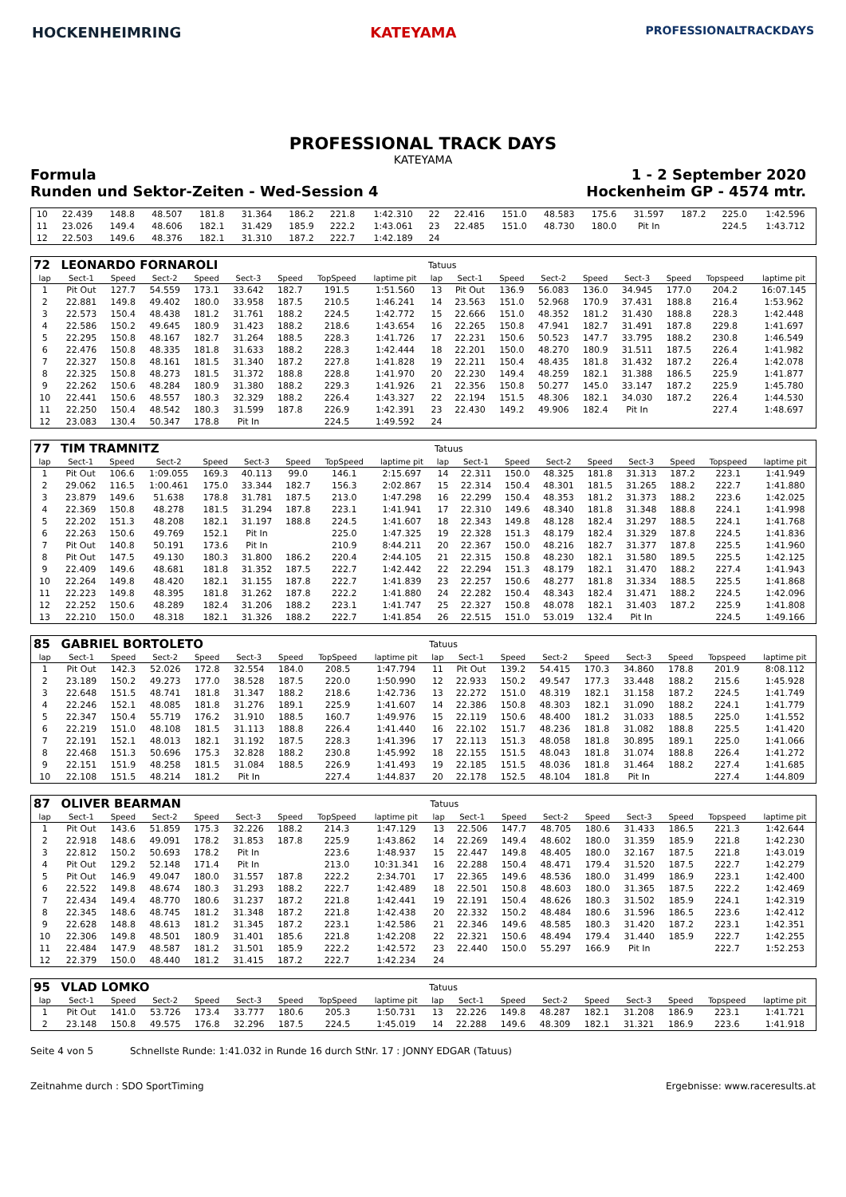HOCKENHEIMRING KATEYAMA PROFESSIONALTRACKDAYS
PROFESSIONAL TRACK DAYS
KATEYAMA
Formula 1 - 2 September 2020
Runden und Sektor-Zeiten - Wed-Session 4 Hockenheim GP - 4574 mtr.
| 10 | 22.439 | 148.8 | 48.507 | 181.8 | 31.364 | 186.2 | 221.8 | 1:42.310 | 22 | 22.416 | 151.0 | 48.583 | 175.6 | 31.597 | 187.2 | 225.0 | 1:42.596 |
| 11 | 23.026 | 149.4 | 48.606 | 182.1 | 31.429 | 185.9 | 222.2 | 1:43.061 | 23 | 22.485 | 151.0 | 48.730 | 180.0 | Pit In | | 224.5 | 1:43.712 |
| 12 | 22.503 | 149.6 | 48.376 | 182.1 | 31.310 | 187.2 | 222.7 | 1:42.189 | 24 | | | | | | | | |
| 72 | LEONARDO FORNAROLI | | | | | | | | Tatuus | | | | | | | | |
| lap | Sect-1 | Speed | Sect-2 | Speed | Sect-3 | Speed | TopSpeed | laptime pit | lap | Sect-1 | Speed | Sect-2 | Speed | Sect-3 | Speed | Topspeed | laptime pit |
| 1 | Pit Out | 127.7 | 54.559 | 173.1 | 33.642 | 182.7 | 191.5 | 1:51.560 | 13 | Pit Out | 136.9 | 56.083 | 136.0 | 34.945 | 177.0 | 204.2 | 16:07.145 |
| 2 | 22.881 | 149.8 | 49.402 | 180.0 | 33.958 | 187.5 | 210.5 | 1:46.241 | 14 | 23.563 | 151.0 | 52.968 | 170.9 | 37.431 | 188.8 | 216.4 | 1:53.962 |
| 3 | 22.573 | 150.4 | 48.438 | 181.2 | 31.761 | 188.2 | 224.5 | 1:42.772 | 15 | 22.666 | 151.0 | 48.352 | 181.2 | 31.430 | 188.8 | 228.3 | 1:42.448 |
| 4 | 22.586 | 150.2 | 49.645 | 180.9 | 31.423 | 188.2 | 218.6 | 1:43.654 | 16 | 22.265 | 150.8 | 47.941 | 182.7 | 31.491 | 187.8 | 229.8 | 1:41.697 |
| 5 | 22.295 | 150.8 | 48.167 | 182.7 | 31.264 | 188.5 | 228.3 | 1:41.726 | 17 | 22.231 | 150.6 | 50.523 | 147.7 | 33.795 | 188.2 | 230.8 | 1:46.549 |
| 6 | 22.476 | 150.8 | 48.335 | 181.8 | 31.633 | 188.2 | 228.3 | 1:42.444 | 18 | 22.201 | 150.0 | 48.270 | 180.9 | 31.511 | 187.5 | 226.4 | 1:41.982 |
| 7 | 22.327 | 150.8 | 48.161 | 181.5 | 31.340 | 187.2 | 227.8 | 1:41.828 | 19 | 22.211 | 150.4 | 48.435 | 181.8 | 31.432 | 187.2 | 226.4 | 1:42.078 |
| 8 | 22.325 | 150.8 | 48.273 | 181.5 | 31.372 | 188.8 | 228.8 | 1:41.970 | 20 | 22.230 | 149.4 | 48.259 | 182.1 | 31.388 | 186.5 | 225.9 | 1:41.877 |
| 9 | 22.262 | 150.6 | 48.284 | 180.9 | 31.380 | 188.2 | 229.3 | 1:41.926 | 21 | 22.356 | 150.8 | 50.277 | 145.0 | 33.147 | 187.2 | 225.9 | 1:45.780 |
| 10 | 22.441 | 150.6 | 48.557 | 180.3 | 32.329 | 188.2 | 226.4 | 1:43.327 | 22 | 22.194 | 151.5 | 48.306 | 182.1 | 34.030 | 187.2 | 226.4 | 1:44.530 |
| 11 | 22.250 | 150.4 | 48.542 | 180.3 | 31.599 | 187.8 | 226.9 | 1:42.391 | 23 | 22.430 | 149.2 | 49.906 | 182.4 | Pit In | | 227.4 | 1:48.697 |
| 12 | 23.083 | 130.4 | 50.347 | 178.8 | Pit In | | 224.5 | 1:49.592 | 24 | | | | | | | | |
| 77 | TIM TRAMNITZ | | | | | | | | Tatuus | | | | | | | | |
| lap | Sect-1 | Speed | Sect-2 | Speed | Sect-3 | Speed | TopSpeed | laptime pit | lap | Sect-1 | Speed | Sect-2 | Speed | Sect-3 | Speed | Topspeed | laptime pit |
| 1 | Pit Out | 106.6 | 1:09.055 | 169.3 | 40.113 | 99.0 | 146.1 | 2:15.697 | 14 | 22.311 | 150.0 | 48.325 | 181.8 | 31.313 | 187.2 | 223.1 | 1:41.949 |
| 2 | 29.062 | 116.5 | 1:00.461 | 175.0 | 33.344 | 182.7 | 156.3 | 2:02.867 | 15 | 22.314 | 150.4 | 48.301 | 181.5 | 31.265 | 188.2 | 222.7 | 1:41.880 |
| 3 | 23.879 | 149.6 | 51.638 | 178.8 | 31.781 | 187.5 | 213.0 | 1:47.298 | 16 | 22.299 | 150.4 | 48.353 | 181.2 | 31.373 | 188.2 | 223.6 | 1:42.025 |
| 4 | 22.369 | 150.8 | 48.278 | 181.5 | 31.294 | 187.8 | 223.1 | 1:41.941 | 17 | 22.310 | 149.6 | 48.340 | 181.8 | 31.348 | 188.8 | 224.1 | 1:41.998 |
| 5 | 22.202 | 151.3 | 48.208 | 182.1 | 31.197 | 188.8 | 224.5 | 1:41.607 | 18 | 22.343 | 149.8 | 48.128 | 182.4 | 31.297 | 188.5 | 224.1 | 1:41.768 |
| 6 | 22.263 | 150.6 | 49.769 | 152.1 | Pit In | | 225.0 | 1:47.325 | 19 | 22.328 | 151.3 | 48.179 | 182.4 | 31.329 | 187.8 | 224.5 | 1:41.836 |
| 7 | Pit Out | 140.8 | 50.191 | 173.6 | Pit In | | 210.9 | 8:44.211 | 20 | 22.367 | 150.0 | 48.216 | 182.7 | 31.377 | 187.8 | 225.5 | 1:41.960 |
| 8 | Pit Out | 147.5 | 49.130 | 180.3 | 31.800 | 186.2 | 220.4 | 2:44.105 | 21 | 22.315 | 150.8 | 48.230 | 182.1 | 31.580 | 189.5 | 225.5 | 1:42.125 |
| 9 | 22.409 | 149.6 | 48.681 | 181.8 | 31.352 | 187.5 | 222.7 | 1:42.442 | 22 | 22.294 | 151.3 | 48.179 | 182.1 | 31.470 | 188.2 | 227.4 | 1:41.943 |
| 10 | 22.264 | 149.8 | 48.420 | 182.1 | 31.155 | 187.8 | 222.7 | 1:41.839 | 23 | 22.257 | 150.6 | 48.277 | 181.8 | 31.334 | 188.5 | 225.5 | 1:41.868 |
| 11 | 22.223 | 149.8 | 48.395 | 181.8 | 31.262 | 187.8 | 222.2 | 1:41.880 | 24 | 22.282 | 150.4 | 48.343 | 182.4 | 31.471 | 188.2 | 224.5 | 1:42.096 |
| 12 | 22.252 | 150.6 | 48.289 | 182.4 | 31.206 | 188.2 | 223.1 | 1:41.747 | 25 | 22.327 | 150.8 | 48.078 | 182.1 | 31.403 | 187.2 | 225.9 | 1:41.808 |
| 13 | 22.210 | 150.0 | 48.318 | 182.1 | 31.326 | 188.2 | 222.7 | 1:41.854 | 26 | 22.515 | 151.0 | 53.019 | 132.4 | Pit In | | 224.5 | 1:49.166 |
| 85 | GABRIEL BORTOLETO | | | | | | | | Tatuus | | | | | | | | |
| lap | Sect-1 | Speed | Sect-2 | Speed | Sect-3 | Speed | TopSpeed | laptime pit | lap | Sect-1 | Speed | Sect-2 | Speed | Sect-3 | Speed | Topspeed | laptime pit |
| 1 | Pit Out | 142.3 | 52.026 | 172.8 | 32.554 | 184.0 | 208.5 | 1:47.794 | 11 | Pit Out | 139.2 | 54.415 | 170.3 | 34.860 | 178.8 | 201.9 | 8:08.112 |
| 2 | 23.189 | 150.2 | 49.273 | 177.0 | 38.528 | 187.5 | 220.0 | 1:50.990 | 12 | 22.933 | 150.2 | 49.547 | 177.3 | 33.448 | 188.2 | 215.6 | 1:45.928 |
| 3 | 22.648 | 151.5 | 48.741 | 181.8 | 31.347 | 188.2 | 218.6 | 1:42.736 | 13 | 22.272 | 151.0 | 48.319 | 182.1 | 31.158 | 187.2 | 224.5 | 1:41.749 |
| 4 | 22.246 | 152.1 | 48.085 | 181.8 | 31.276 | 189.1 | 225.9 | 1:41.607 | 14 | 22.386 | 150.8 | 48.303 | 182.1 | 31.090 | 188.2 | 224.1 | 1:41.779 |
| 5 | 22.347 | 150.4 | 55.719 | 176.2 | 31.910 | 188.5 | 160.7 | 1:49.976 | 15 | 22.119 | 150.6 | 48.400 | 181.2 | 31.033 | 188.5 | 225.0 | 1:41.552 |
| 6 | 22.219 | 151.0 | 48.108 | 181.5 | 31.113 | 188.8 | 226.4 | 1:41.440 | 16 | 22.102 | 151.7 | 48.236 | 181.8 | 31.082 | 188.8 | 225.5 | 1:41.420 |
| 7 | 22.191 | 152.1 | 48.013 | 182.1 | 31.192 | 187.5 | 228.3 | 1:41.396 | 17 | 22.113 | 151.3 | 48.058 | 181.8 | 30.895 | 189.1 | 225.0 | 1:41.066 |
| 8 | 22.468 | 151.3 | 50.696 | 175.3 | 32.828 | 188.2 | 230.8 | 1:45.992 | 18 | 22.155 | 151.5 | 48.043 | 181.8 | 31.074 | 188.8 | 226.4 | 1:41.272 |
| 9 | 22.151 | 151.9 | 48.258 | 181.5 | 31.084 | 188.5 | 226.9 | 1:41.493 | 19 | 22.185 | 151.5 | 48.036 | 181.8 | 31.464 | 188.2 | 227.4 | 1:41.685 |
| 10 | 22.108 | 151.5 | 48.214 | 181.2 | Pit In | | 227.4 | 1:44.837 | 20 | 22.178 | 152.5 | 48.104 | 181.8 | Pit In | | 227.4 | 1:44.809 |
| 87 | OLIVER BEARMAN | | | | | | | | Tatuus | | | | | | | | |
| lap | Sect-1 | Speed | Sect-2 | Speed | Sect-3 | Speed | TopSpeed | laptime pit | lap | Sect-1 | Speed | Sect-2 | Speed | Sect-3 | Speed | Topspeed | laptime pit |
| 1 | Pit Out | 143.6 | 51.859 | 175.3 | 32.226 | 188.2 | 214.3 | 1:47.129 | 13 | 22.506 | 147.7 | 48.705 | 180.6 | 31.433 | 186.5 | 221.3 | 1:42.644 |
| 2 | 22.918 | 148.6 | 49.091 | 178.2 | 31.853 | 187.8 | 225.9 | 1:43.862 | 14 | 22.269 | 149.4 | 48.602 | 180.0 | 31.359 | 185.9 | 221.8 | 1:42.230 |
| 3 | 22.812 | 150.2 | 50.693 | 178.2 | Pit In | | 223.6 | 1:48.937 | 15 | 22.447 | 149.8 | 48.405 | 180.0 | 32.167 | 187.5 | 221.8 | 1:43.019 |
| 4 | Pit Out | 129.2 | 52.148 | 171.4 | Pit In | | 213.0 | 10:31.341 | 16 | 22.288 | 150.4 | 48.471 | 179.4 | 31.520 | 187.5 | 222.7 | 1:42.279 |
| 5 | Pit Out | 146.9 | 49.047 | 180.0 | 31.557 | 187.8 | 222.2 | 2:34.701 | 17 | 22.365 | 149.6 | 48.536 | 180.0 | 31.499 | 186.9 | 223.1 | 1:42.400 |
| 6 | 22.522 | 149.8 | 48.674 | 180.3 | 31.293 | 188.2 | 222.7 | 1:42.489 | 18 | 22.501 | 150.8 | 48.603 | 180.0 | 31.365 | 187.5 | 222.2 | 1:42.469 |
| 7 | 22.434 | 149.4 | 48.770 | 180.6 | 31.237 | 187.2 | 221.8 | 1:42.441 | 19 | 22.191 | 150.4 | 48.626 | 180.3 | 31.502 | 185.9 | 224.1 | 1:42.319 |
| 8 | 22.345 | 148.6 | 48.745 | 181.2 | 31.348 | 187.2 | 221.8 | 1:42.438 | 20 | 22.332 | 150.2 | 48.484 | 180.6 | 31.596 | 186.5 | 223.6 | 1:42.412 |
| 9 | 22.628 | 148.8 | 48.613 | 181.2 | 31.345 | 187.2 | 223.1 | 1:42.586 | 21 | 22.346 | 149.6 | 48.585 | 180.3 | 31.420 | 187.2 | 223.1 | 1:42.351 |
| 10 | 22.306 | 149.8 | 48.501 | 180.9 | 31.401 | 185.6 | 221.8 | 1:42.208 | 22 | 22.321 | 150.6 | 48.494 | 179.4 | 31.440 | 185.9 | 222.7 | 1:42.255 |
| 11 | 22.484 | 147.9 | 48.587 | 181.2 | 31.501 | 185.9 | 222.2 | 1:42.572 | 23 | 22.440 | 150.0 | 55.297 | 166.9 | Pit In | | 222.7 | 1:52.253 |
| 12 | 22.379 | 150.0 | 48.440 | 181.2 | 31.415 | 187.2 | 222.7 | 1:42.234 | 24 | | | | | | | | |
| 95 | VLAD LOMKO | | | | | | | | Tatuus | | | | | | | | |
| lap | Sect-1 | Speed | Sect-2 | Speed | Sect-3 | Speed | TopSpeed | laptime pit | lap | Sect-1 | Speed | Sect-2 | Speed | Sect-3 | Speed | Topspeed | laptime pit |
| 1 | Pit Out | 141.0 | 53.726 | 173.4 | 33.777 | 180.6 | 205.3 | 1:50.731 | 13 | 22.226 | 149.8 | 48.287 | 182.1 | 31.208 | 186.9 | 223.1 | 1:41.721 |
| 2 | 23.148 | 150.8 | 49.575 | 176.8 | 32.296 | 187.5 | 224.5 | 1:45.019 | 14 | 22.288 | 149.6 | 48.309 | 182.1 | 31.321 | 186.9 | 223.6 | 1:41.918 |
Seite 4 von 5 Schnellste Runde: 1:41.032 in Runde 16 durch StNr. 17 : JONNY EDGAR (Tatuus)
Zeitnahme durch : SDO SportTiming Ergebnisse: www.raceresults.at